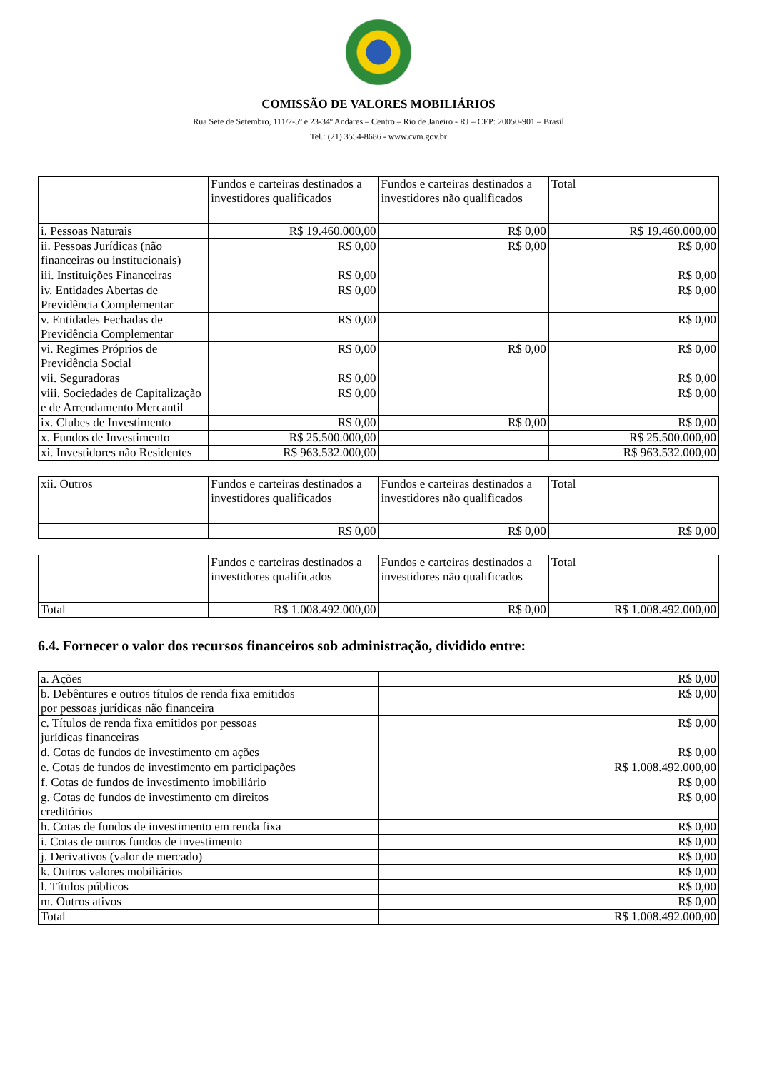COMISSÃO DE VALORES MOBILIÁRIOS
Rua Sete de Setembro, 111/2-5º e 23-34º Andares – Centro – Rio de Janeiro - RJ – CEP: 20050-901 – Brasil
Tel.: (21) 3554-8686 - www.cvm.gov.br
| | Fundos e carteiras destinados a investidores qualificados | Fundos e carteiras destinados a investidores não qualificados | Total |
| --- | --- | --- | --- |
| i. Pessoas Naturais | R$ 19.460.000,00 | R$ 0,00 | R$ 19.460.000,00 |
| ii. Pessoas Jurídicas (não financeiras ou institucionais) | R$ 0,00 | R$ 0,00 | R$ 0,00 |
| iii. Instituições Financeiras | R$ 0,00 | | R$ 0,00 |
| iv. Entidades Abertas de Previdência Complementar | R$ 0,00 | | R$ 0,00 |
| v. Entidades Fechadas de Previdência Complementar | R$ 0,00 | | R$ 0,00 |
| vi. Regimes Próprios de Previdência Social | R$ 0,00 | R$ 0,00 | R$ 0,00 |
| vii. Seguradoras | R$ 0,00 | | R$ 0,00 |
| viii. Sociedades de Capitalização e de Arrendamento Mercantil | R$ 0,00 | | R$ 0,00 |
| ix. Clubes de Investimento | R$ 0,00 | R$ 0,00 | R$ 0,00 |
| x. Fundos de Investimento | R$ 25.500.000,00 | | R$ 25.500.000,00 |
| xi. Investidores não Residentes | R$ 963.532.000,00 | | R$ 963.532.000,00 |
| xii. Outros | Fundos e carteiras destinados a investidores qualificados | Fundos e carteiras destinados a investidores não qualificados | Total |
| --- | --- | --- | --- |
| | R$ 0,00 | R$ 0,00 | R$ 0,00 |
| | Fundos e carteiras destinados a investidores qualificados | Fundos e carteiras destinados a investidores não qualificados | Total |
| --- | --- | --- | --- |
| Total | R$ 1.008.492.000,00 | R$ 0,00 | R$ 1.008.492.000,00 |
6.4. Fornecer o valor dos recursos financeiros sob administração, dividido entre:
| a. Ações | R$ 0,00 |
| b. Debêntures e outros títulos de renda fixa emitidos por pessoas jurídicas não financeira | R$ 0,00 |
| c. Títulos de renda fixa emitidos por pessoas jurídicas financeiras | R$ 0,00 |
| d. Cotas de fundos de investimento em ações | R$ 0,00 |
| e. Cotas de fundos de investimento em participações | R$ 1.008.492.000,00 |
| f. Cotas de fundos de investimento imobiliário | R$ 0,00 |
| g. Cotas de fundos de investimento em direitos creditórios | R$ 0,00 |
| h. Cotas de fundos de investimento em renda fixa | R$ 0,00 |
| i. Cotas de outros fundos de investimento | R$ 0,00 |
| j. Derivativos (valor de mercado) | R$ 0,00 |
| k. Outros valores mobiliários | R$ 0,00 |
| l. Títulos públicos | R$ 0,00 |
| m. Outros ativos | R$ 0,00 |
| Total | R$ 1.008.492.000,00 |